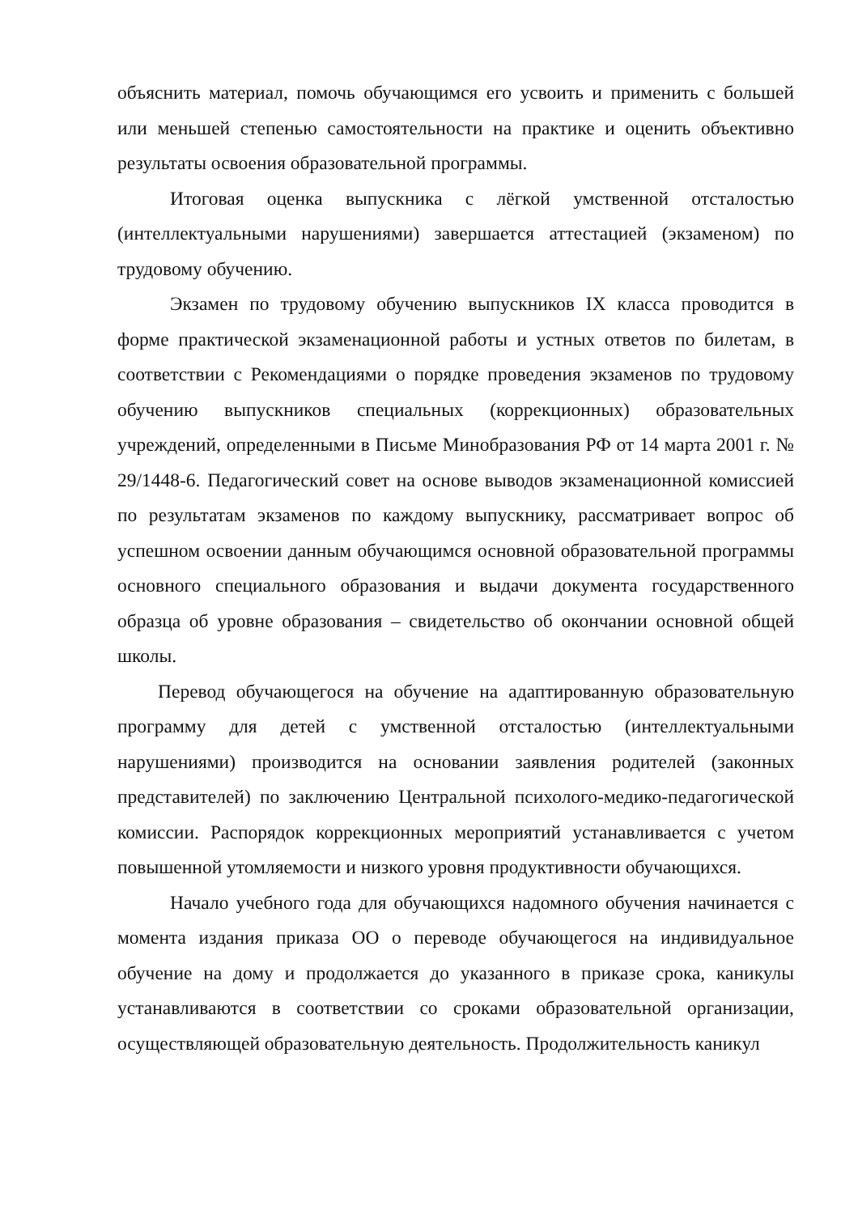объяснить материал, помочь обучающимся его усвоить и применить с большей или меньшей степенью самостоятельности на практике и оценить объективно результаты освоения образовательной программы.
Итоговая оценка выпускника с лёгкой умственной отсталостью (интеллектуальными нарушениями) завершается аттестацией (экзаменом) по трудовому обучению.
Экзамен по трудовому обучению выпускников IX класса проводится в форме практической экзаменационной работы и устных ответов по билетам, в соответствии с Рекомендациями о порядке проведения экзаменов по трудовому обучению выпускников специальных (коррекционных) образовательных учреждений, определенными в Письме Минобразования РФ от 14 марта 2001 г. № 29/1448-6. Педагогический совет на основе выводов экзаменационной комиссией по результатам экзаменов по каждому выпускнику, рассматривает вопрос об успешном освоении данным обучающимся основной образовательной программы основного специального образования и выдачи документа государственного образца об уровне образования – свидетельство об окончании основной общей школы.
Перевод обучающегося на обучение на адаптированную образовательную программу для детей с умственной отсталостью (интеллектуальными нарушениями) производится на основании заявления родителей (законных представителей) по заключению Центральной психолого-медико-педагогической комиссии. Распорядок коррекционных мероприятий устанавливается с учетом повышенной утомляемости и низкого уровня продуктивности обучающихся.
Начало учебного года для обучающихся надомного обучения начинается с момента издания приказа ОО о переводе обучающегося на индивидуальное обучение на дому и продолжается до указанного в приказе срока, каникулы устанавливаются в соответствии со сроками образовательной организации, осуществляющей образовательную деятельность. Продолжительность каникул